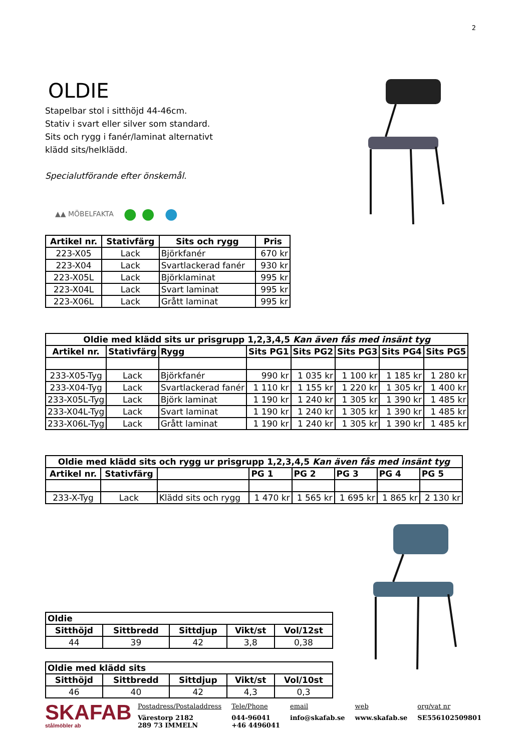2
OLDIE
Stapelbar stol i sitthöjd 44-46cm.
Stativ i svart eller silver som standard.
Sits och rygg i fanér/laminat alternativt
klädd sits/helklädd.
Specialutförande efter önskemål.
▲▲ MÖBELFAKTA ● ● ●
| Artikel nr. | Stativfärg | Sits och rygg | Pris |
| --- | --- | --- | --- |
| 223-X05 | Lack | Björkfanér | 670 kr |
| 223-X04 | Lack | Svartlackerad fanér | 930 kr |
| 223-X05L | Lack | Björklaminat | 995 kr |
| 223-X04L | Lack | Svart laminat | 995 kr |
| 223-X06L | Lack | Grått laminat | 995 kr |
| Oldie med klädd sits ur prisgrupp 1,2,3,4,5 Kan även fås med insänt tyg | | | | | | | |
| --- | --- | --- | --- | --- | --- | --- | --- |
| Artikel nr. | Stativfärg | Rygg | Sits PG1 | Sits PG2 | Sits PG3 | Sits PG4 | Sits PG5 |
| 233-X05-Tyg | Lack | Björkfanér | 990 kr | 1 035 kr | 1 100 kr | 1 185 kr | 1 280 kr |
| 233-X04-Tyg | Lack | Svartlackerad fanér | 1 110 kr | 1 155 kr | 1 220 kr | 1 305 kr | 1 400 kr |
| 233-X05L-Tyg | Lack | Björk laminat | 1 190 kr | 1 240 kr | 1 305 kr | 1 390 kr | 1 485 kr |
| 233-X04L-Tyg | Lack | Svart laminat | 1 190 kr | 1 240 kr | 1 305 kr | 1 390 kr | 1 485 kr |
| 233-X06L-Tyg | Lack | Grått laminat | 1 190 kr | 1 240 kr | 1 305 kr | 1 390 kr | 1 485 kr |
| Oldie med klädd sits och rygg ur prisgrupp 1,2,3,4,5 Kan även fås med insänt tyg | | | | | | | |
| --- | --- | --- | --- | --- | --- | --- | --- |
| Artikel nr. | Stativfärg | | PG 1 | PG 2 | PG 3 | PG 4 | PG 5 |
| 233-X-Tyg | Lack | Klädd sits och rygg | 1 470 kr | 1 565 kr | 1 695 kr | 1 865 kr | 2 130 kr |
| Oldie | | | | |
| --- | --- | --- | --- | --- |
| Sitthöjd | Sittbredd | Sittdjup | Vikt/st | Vol/12st |
| 44 | 39 | 42 | 3,8 | 0,38 |
| Oldie med klädd sits | | | | |
| --- | --- | --- | --- | --- |
| Sitthöjd | Sittbredd | Sittdjup | Vikt/st | Vol/10st |
| 46 | 40 | 42 | 4,3 | 0,3 |
SKAFAB
stålmöbler ab
Postadress/Postaladdress
Värestorp 2182
289 73 IMMELN
Tele/Phone
044-96041
+46 4496041
email
info@skafab.se
web
www.skafab.se
org/vat nr
SE556102509801